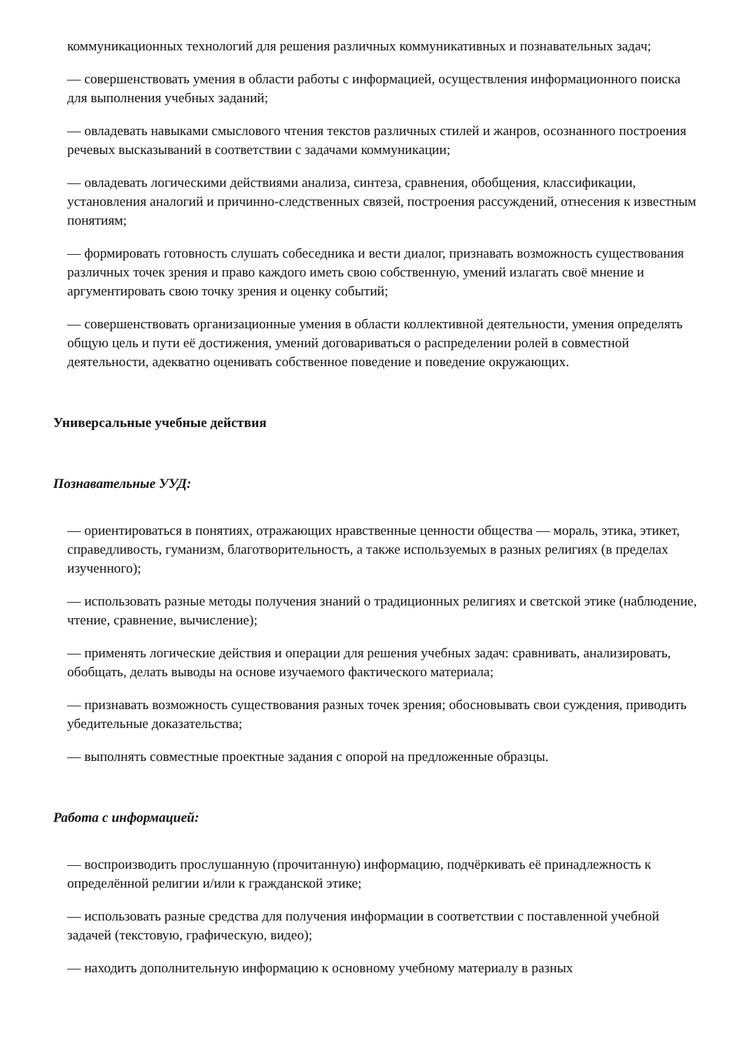коммуникационных технологий для решения различных коммуникативных и познавательных задач;
— совершенствовать умения в области работы с информацией, осуществления информационного поиска для выполнения учебных заданий;
— овладевать навыками смыслового чтения текстов различных стилей и жанров, осознанного построения речевых высказываний в соответствии с задачами коммуникации;
— овладевать логическими действиями анализа, синтеза, сравнения, обобщения, классификации, установления аналогий и причинно-следственных связей, построения рассуждений, отнесения к известным понятиям;
— формировать готовность слушать собеседника и вести диалог, признавать возможность существования различных точек зрения и право каждого иметь свою собственную, умений излагать своё мнение и аргументировать свою точку зрения и оценку событий;
— совершенствовать организационные умения в области коллективной деятельности, умения определять общую цель и пути её достижения, умений договариваться о распределении ролей в совместной деятельности, адекватно оценивать собственное поведение и поведение окружающих.
Универсальные учебные действия
Познавательные УУД:
— ориентироваться в понятиях, отражающих нравственные ценности общества — мораль, этика, этикет, справедливость, гуманизм, благотворительность, а также используемых в разных религиях (в пределах изученного);
— использовать разные методы получения знаний о традиционных религиях и светской этике (наблюдение, чтение, сравнение, вычисление);
— применять логические действия и операции для решения учебных задач: сравнивать, анализировать, обобщать, делать выводы на основе изучаемого фактического материала;
— признавать возможность существования разных точек зрения; обосновывать свои суждения, приводить убедительные доказательства;
— выполнять совместные проектные задания с опорой на предложенные образцы.
Работа с информацией:
— воспроизводить прослушанную (прочитанную) информацию, подчёркивать её принадлежность к определённой религии и/или к гражданской этике;
— использовать разные средства для получения информации в соответствии с поставленной учебной задачей (текстовую, графическую, видео);
— находить дополнительную информацию к основному учебному материалу в разных